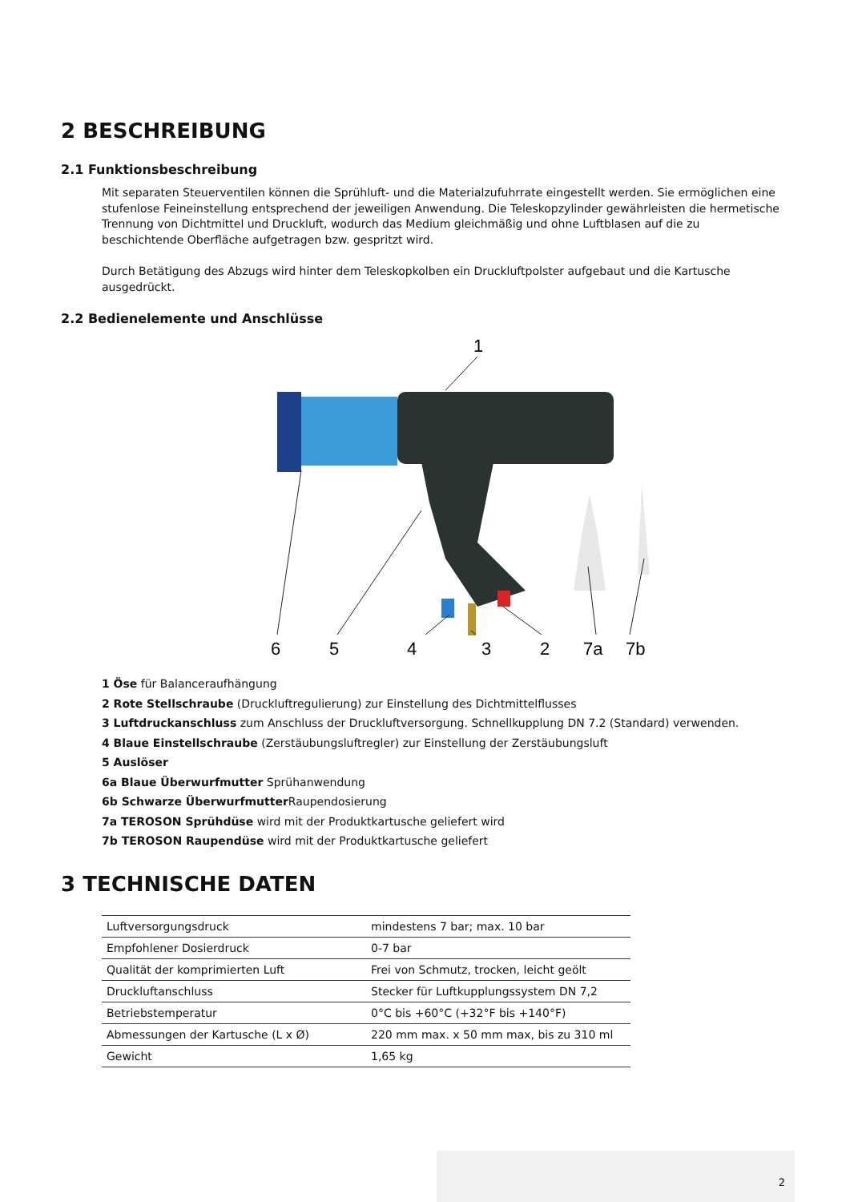2 BESCHREIBUNG
2.1 Funktionsbeschreibung
Mit separaten Steuerventilen können die Sprühluft- und die Materialzufuhrrate eingestellt werden. Sie ermöglichen eine stufenlose Feineinstellung entsprechend der jeweiligen Anwendung. Die Teleskopzylinder gewährleisten die hermetische Trennung von Dichtmittel und Druckluft, wodurch das Medium gleichmäßig und ohne Luftblasen auf die zu beschichtende Oberfläche aufgetragen bzw. gespritzt wird.
Durch Betätigung des Abzugs wird hinter dem Teleskopkolben ein Druckluftpolster aufgebaut und die Kartusche ausgedrückt.
2.2 Bedienelemente und Anschlüsse
1
6
5
4
3
2
7a
7b
1 Öse für Balanceraufhängung
2 Rote Stellschraube (Druckluftregulierung) zur Einstellung des Dichtmittelflusses
3 Luftdruckanschluss zum Anschluss der Druckluftversorgung. Schnellkupplung DN 7.2 (Standard) verwenden.
4 Blaue Einstellschraube (Zerstäubungsluftregler) zur Einstellung der Zerstäubungsluft
5 Auslöser
6a Blaue Überwurfmutter Sprühanwendung
6b Schwarze Überwurfmutter Raupendosierung
7a TEROSON Sprühdüse wird mit der Produktkartusche geliefert wird
7b TEROSON Raupendüse wird mit der Produktkartusche geliefert
3 TECHNISCHE DATEN
| Luftversorgungsdruck | mindestens 7 bar; max. 10 bar |
| Empfohlener Dosierdruck | 0-7 bar |
| Qualität der komprimierten Luft | Frei von Schmutz, trocken, leicht geölt |
| Druckluftanschluss | Stecker für Luftkupplungssystem DN 7,2 |
| Betriebstemperatur | 0°C bis +60°C (+32°F bis +140°F) |
| Abmessungen der Kartusche (L x Ø) | 220 mm max. x 50 mm max, bis zu 310 ml |
| Gewicht | 1,65 kg |
2